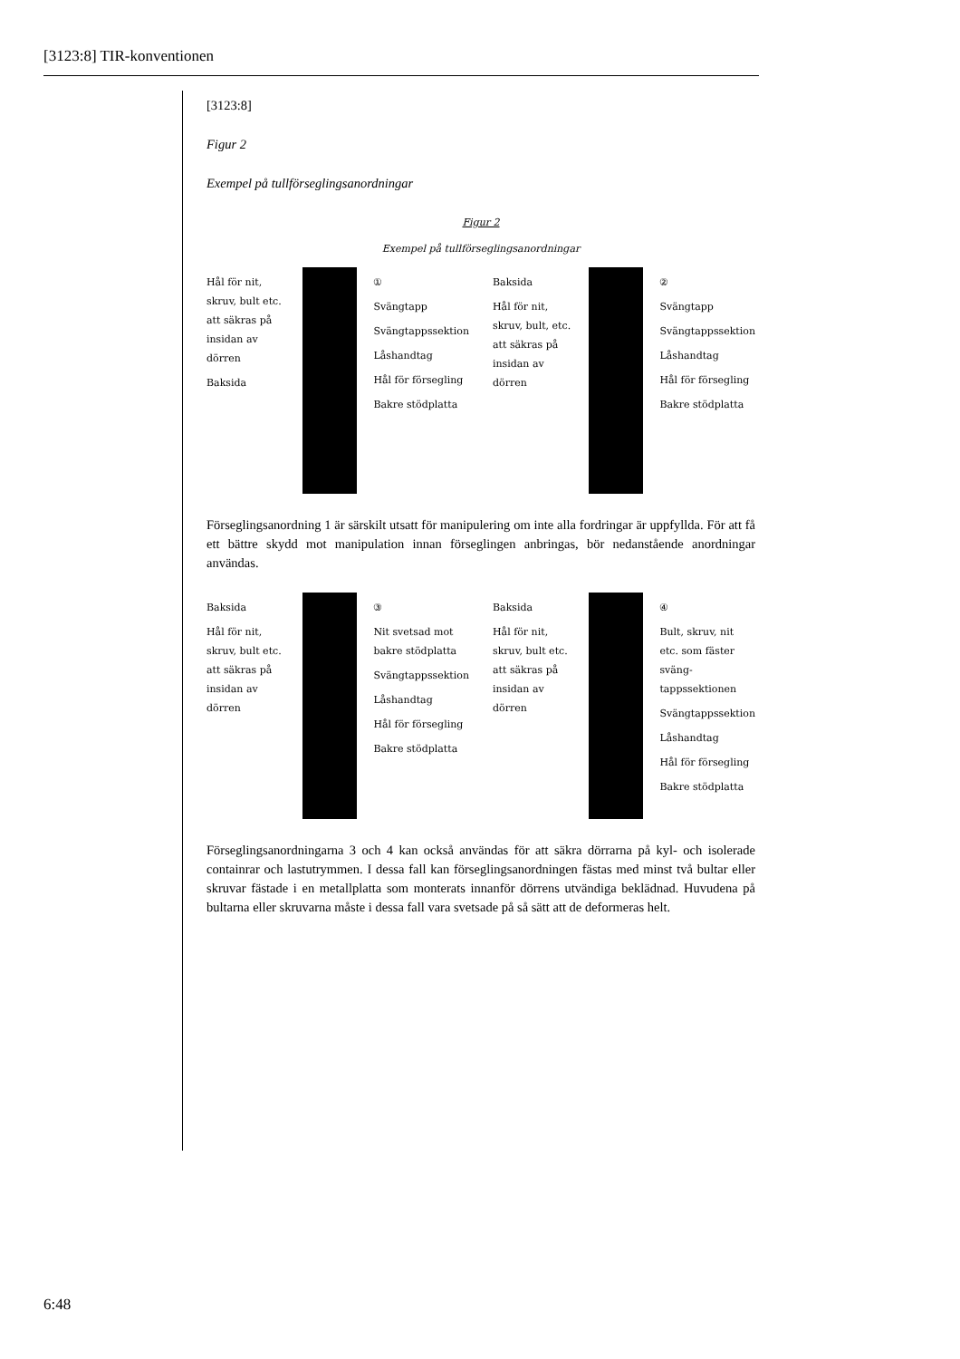[3123:8] TIR-konventionen
[3123:8]
Figur 2
Exempel på tullförseglingsanordningar
Figur 2
Exempel på tullförseglingsanordningar
Hål för nit, skruv, bult etc. att säkras på insidan av dörren
Baksida
①
Svängtapp
Svängtappssektion
Låshandtag
Hål för försegling
Bakre stödplatta
Baksida
Hål för nit, skruv, bult, etc. att säkras på insidan av dörren
②
Svängtapp
Svängtappssektion
Låshandtag
Hål för försegling
Bakre stödplatta
Förseglingsanordning 1 är särskilt utsatt för manipulering om inte alla fordringar är uppfyllda. För att få ett bättre skydd mot manipulation innan förseglingen anbringas, bör nedanstående anordningar användas.
Baksida
Hål för nit, skruv, bult etc. att säkras på insidan av dörren
③
Nit svetsad mot bakre stödplatta
Svängtappssektion
Låshandtag
Hål för försegling
Bakre stödplatta
Baksida
Hål för nit, skruv, bult etc. att säkras på insidan av dörren
④
Bult, skruv, nit etc. som fäster sväng-tappssektionen
Svängtappssektion
Låshandtag
Hål för försegling
Bakre stödplatta
Förseglingsanordningarna 3 och 4 kan också användas för att säkra dörrarna på kyl- och isolerade containrar och lastutrymmen. I dessa fall kan förseglingsanordningen fästas med minst två bultar eller skruvar fästade i en metallplatta som monterats innanför dörrens utvändiga beklädnad. Huvudena på bultarna eller skruvarna måste i dessa fall vara svetsade på så sätt att de deformeras helt.
6:48